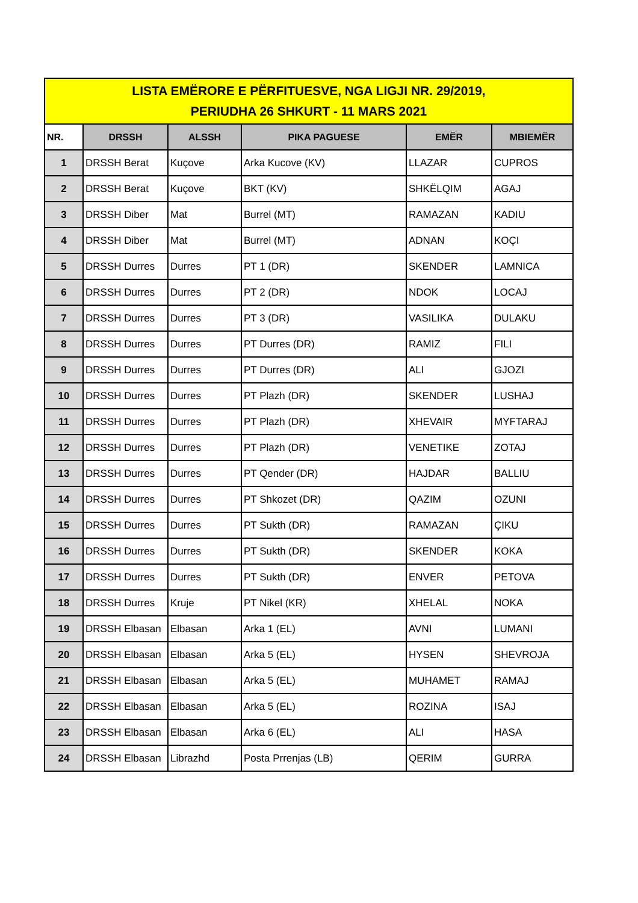| LISTA EMËRORE E PËRFITUESVE, NGA LIGJI NR. 29/2019, PERIUDHA 26 SHKURT - 11 MARS 2021 | | | | | |
| NR. | DRSSH | ALSSH | PIKA PAGUESE | EMËR | MBIEMËR |
| 1 | DRSSH Berat | Kuçove | Arka Kucove (KV) | LLAZAR | CUPROS |
| 2 | DRSSH Berat | Kuçove | BKT (KV) | SHKËLQIM | AGAJ |
| 3 | DRSSH Diber | Mat | Burrel (MT) | RAMAZAN | KADIU |
| 4 | DRSSH Diber | Mat | Burrel (MT) | ADNAN | KOÇI |
| 5 | DRSSH Durres | Durres | PT 1 (DR) | SKENDER | LAMNICA |
| 6 | DRSSH Durres | Durres | PT 2 (DR) | NDOK | LOCAJ |
| 7 | DRSSH Durres | Durres | PT 3 (DR) | VASILIKA | DULAKU |
| 8 | DRSSH Durres | Durres | PT Durres (DR) | RAMIZ | FILI |
| 9 | DRSSH Durres | Durres | PT Durres (DR) | ALI | GJOZI |
| 10 | DRSSH Durres | Durres | PT Plazh (DR) | SKENDER | LUSHAJ |
| 11 | DRSSH Durres | Durres | PT Plazh (DR) | XHEVAIR | MYFTARAJ |
| 12 | DRSSH Durres | Durres | PT Plazh (DR) | VENETIKE | ZOTAJ |
| 13 | DRSSH Durres | Durres | PT Qender (DR) | HAJDAR | BALLIU |
| 14 | DRSSH Durres | Durres | PT Shkozet (DR) | QAZIM | OZUNI |
| 15 | DRSSH Durres | Durres | PT Sukth (DR) | RAMAZAN | ÇIKU |
| 16 | DRSSH Durres | Durres | PT Sukth (DR) | SKENDER | KOKA |
| 17 | DRSSH Durres | Durres | PT Sukth (DR) | ENVER | PETOVA |
| 18 | DRSSH Durres | Kruje | PT Nikel (KR) | XHELAL | NOKA |
| 19 | DRSSH Elbasan | Elbasan | Arka 1 (EL) | AVNI | LUMANI |
| 20 | DRSSH Elbasan | Elbasan | Arka 5 (EL) | HYSEN | SHEVROJA |
| 21 | DRSSH Elbasan | Elbasan | Arka 5 (EL) | MUHAMET | RAMAJ |
| 22 | DRSSH Elbasan | Elbasan | Arka 5 (EL) | ROZINA | ISAJ |
| 23 | DRSSH Elbasan | Elbasan | Arka 6 (EL) | ALI | HASA |
| 24 | DRSSH Elbasan | Librazhd | Posta Prrenjas (LB) | QERIM | GURRA |